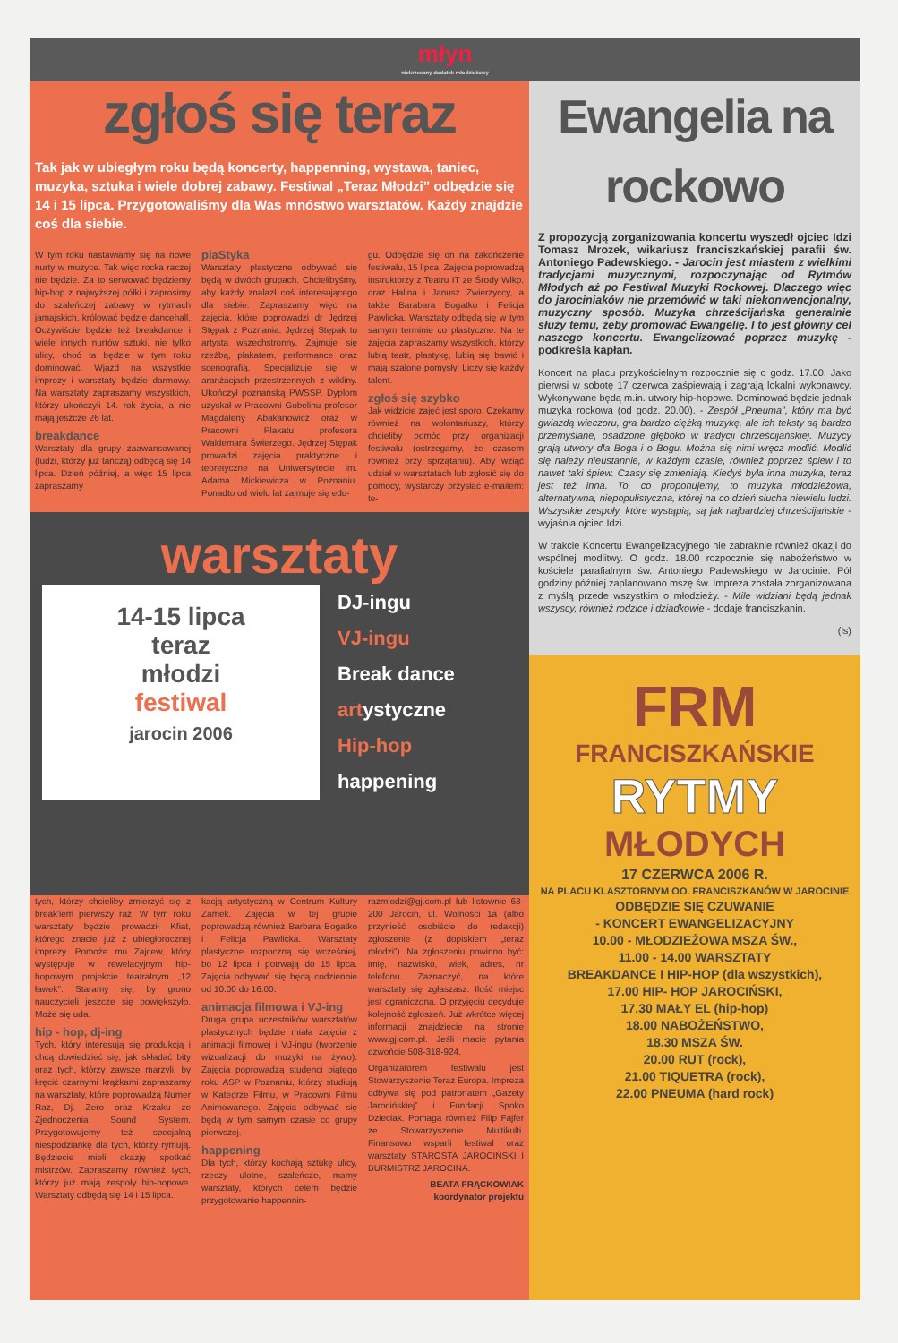młyn
niekrzesany dodatek młodzieżowy
zgłoś się teraz
Tak jak w ubiegłym roku będą koncerty, happenning, wystawa, taniec, muzyka, sztuka i wiele dobrej zabawy. Festiwal „Teraz Młodzi” odbędzie się 14 i 15 lipca. Przygotowaliśmy dla Was mnóstwo warsztatów. Każdy znajdzie coś dla siebie.
W tym roku nastawiamy się na nowe nurty w muzyce. Tak więc rocka raczej nie będzie. Za to serwować będziemy hip-hop z najwyższej półki i zaprosimy do szaleńczej zabawy w rytmach jamajskich, królować będzie dancehall. Oczywiście będzie też breakdance i wiele innych nurtów sztuki, nie tylko ulicy, choć ta będzie w tym roku dominować. Wjazd na wszystkie imprezy i warsztaty będzie darmowy. Na warsztaty zapraszamy wszystkich, którzy ukończyli 14. rok życia, a nie mają jeszcze 26 lat.
breakdance
Warsztaty dla grupy zaawansowanej (ludzi, którzy już tańczą) odbędą się 14 lipca. Dzień później, a więc 15 lipca zapraszamy
plaStyka
Warsztaty plastyczne odbywać się będą w dwóch grupach. Chcielibyśmy, aby każdy znalazł coś interesującego dla siebie. Zapraszamy więc na zajęcia, które poprowadzi dr Jędrzej Stępak z Poznania. Jędrzej Stępak to artysta wszechstronny. Zajmuje się rzeźbą, plakatem, performance oraz scenografią. Specjalizuje się w aranżacjach przestrzennych z wikliny. Ukończył poznańską PWSSP. Dyplom uzyskał w Pracowni Gobelinu profesor Magdaleny Abakanowicz oraz w Pracowni Plakatu profesora Waldemara Świerzego. Jędrzej Stępak prowadzi zajęcia praktyczne i teoretyczne na Uniwersytecie im. Adama Mickiewicza w Poznaniu. Ponadto od wielu lat zajmuje się edu-
gu. Odbędzie się on na zakończenie festiwalu, 15 lipca. Zajęcia poprowadzą instruktorzy z Teatru IT ze Środy Wlkp. oraz Halina i Janusz Zwierzyccy, a także Barabara Bogatko i Felicja Pawlicka. Warsztaty odbędą się w tym samym terminie co plastyczne. Na te zajęcia zapraszamy wszystkich, którzy lubią teatr, plastykę, lubią się bawić i mają szalone pomysły. Liczy się każdy talent.
zgłoś się szybko
Jak widzicie zajęć jest sporo. Czekamy również na wolontariuszy, którzy chcieliby pomóc przy organizacji festiwalu (ostrzegamy, że czasem również przy sprzątaniu). Aby wziąć udział w warsztatach lub zgłosić się do pomocy, wystarczy przysłać e-mailem: te-
warsztaty
14-15 lipca
teraz
młodzi
festiwal
jarocin 2006
DJ-ingu
VJ-ingu
Break dance
artystyczne
Hip-hop
happening
tych, którzy chcieliby zmierzyć się z break'iem pierwszy raz. W tym roku warsztaty będzie prowadził Kfiat, którego znacie już z ubiegłorocznej imprezy. Pomoże mu Zajcew, który występuje w rewelacyjnym hip-hopowym projekcie teatralnym „12 ławek”. Staramy się, by grono nauczycieli jeszcze się powiększyło. Może się uda.
hip - hop, dj-ing
Tych, który interesują się produkcją i chcą dowiedzieć się, jak składać bity oraz tych, którzy zawsze marzyli, by kręcić czarnymi krążkami zapraszamy na warsztaty, które poprowadzą Numer Raz, Dj. Zero oraz Krzaku ze Zjednoczenia Sound System. Przygotowujemy też specjalną niespodziankę dla tych, którzy rymują. Będziecie mieli okazję spotkać mistrzów. Zapraszamy również tych, którzy już mają zespoły hip-hopowe. Warsztaty odbędą się 14 i 15 lipca.
kacją artystyczną w Centrum Kultury Zamek. Zajęcia w tej grupie poprowadzą również Barbara Bogatko i Felicja Pawlicka. Warsztaty plastyczne rozpoczną się wcześniej, bo 12 lipca i potrwają do 15 lipca. Zajęcia odbywać się będą codziennie od 10.00 do 16.00.
animacja filmowa i VJ-ing
Druga grupa uczestników warsztatów plastycznych będzie miała zajęcia z animacji filmowej i VJ-ingu (tworzenie wizualizacji do muzyki na żywo). Zajęcia poprowadzą studenci piątego roku ASP w Poznaniu, którzy studiują w Katedrze Filmu, w Pracowni Filmu Animowanego. Zajęcia odbywać się będą w tym samym czasie co grupy pierwszej.
happening
Dla tych, którzy kochają sztukę ulicy, rzeczy ulotne, szaleńcze, mamy warsztaty, których celem będzie przygotowanie happennin-
razmlodzi@gj.com.pl lub listownie 63-200 Jarocin, ul. Wolności 1a (albo przynieść osobiście do redakcji) zgłoszenie (z dopiskiem „teraz młodzi”). Na zgłoszeniu powinno być: imię, nazwisko, wiek, adres, nr telefonu. Zaznaczyć, na które warsztaty się zgłaszasz. Ilość miejsc jest ograniczona. O przyjęciu decyduje kolejność zgłoszeń. Już wkrótce więcej informacji znajdziecie na stronie www.gj.com.pl. Jeśli macie pytania dzwońcie 508-318-924.
Organizatorem festiwalu jest Stowarzyszenie Teraz Europa. Impreza odbywa się pod patronatem „Gazety Jarocińskiej” i Fundacji Spoko Dzieciak. Pomaga również Filip Fajfer ze Stowarzyszenie Multikulti. Finansowo wsparli festiwal oraz warsztaty STAROSTA JAROCIŃSKI I BURMISTRZ JAROCINA.
BEATA FRĄCKOWIAK
koordynator projektu
Ewangelia na rockowo
Z propozycją zorganizowania koncertu wyszedł ojciec Idzi Tomasz Mrozek, wikariusz franciszkańskiej parafii św. Antoniego Padewskiego. - Jarocin jest miastem z wielkimi tradycjami muzycznymi, rozpoczynając od Rytmów Młodych aż po Festiwal Muzyki Rockowej. Dlaczego więc do jarociniaków nie przemówić w taki niekonwencjonalny, muzyczny sposób. Muzyka chrześcijańska generalnie służy temu, żeby promować Ewangelię. I to jest główny cel naszego koncertu. Ewangelizować poprzez muzykę - podkreśla kapłan.
Koncert na placu przykościelnym rozpocznie się o godz. 17.00. Jako pierwsi w sobotę 17 czerwca zaśpiewają i zagrają lokalni wykonawcy. Wykonywane będą m.in. utwory hip-hopowe. Dominować będzie jednak muzyka rockowa (od godz. 20.00). - Zespół „Pneuma”, który ma być gwiazdą wieczoru, gra bardzo ciężką muzykę, ale ich teksty są bardzo przemyślane, osadzone głęboko w tradycji chrześcijańskiej. Muzycy grają utwory dla Boga i o Bogu. Można się nimi wręcz modlić. Modlić się należy nieustannie, w każdym czasie, również poprzez śpiew i to nawet taki śpiew. Czasy się zmieniają. Kiedyś była inna muzyka, teraz jest też inna. To, co proponujemy, to muzyka młodzieżowa, alternatywna, niepopulistyczna, której na co dzień słucha niewielu ludzi. Wszystkie zespoły, które wystąpią, są jak najbardziej chrześcijańskie - wyjaśnia ojciec Idzi.
W trakcie Koncertu Ewangelizacyjnego nie zabraknie również okazji do wspólnej modlitwy. O godz. 18.00 rozpocznie się nabożeństwo w kościele parafialnym św. Antoniego Padewskiego w Jarocinie. Pół godziny później zaplanowano mszę św. Impreza została zorganizowana z myślą przede wszystkim o młodzieży. - Mile widziani będą jednak wszyscy, również rodzice i dziadkowie - dodaje franciszkanin.
(ls)
FRM
FRANCISZKAŃSKIE
RYTMY
MŁODYCH
17 CZERWCA 2006 R.
NA PLACU KLASZTORNYM OO. FRANCISZKANÓW W JAROCINIE
ODBĘDZIE SIĘ CZUWANIE
- KONCERT EWANGELIZACYJNY
10.00 - MŁODZIEŻOWA MSZA ŚW.,
11.00 - 14.00 WARSZTATY
BREAKDANCE I HIP-HOP (dla wszystkich),
17.00 HIP- HOP JAROCIŃSKI,
17.30 MAŁY EL (hip-hop)
18.00 NABOŻEŃSTWO,
18.30 MSZA ŚW.
20.00 RUT (rock),
21.00 TIQUETRA (rock),
22.00 PNEUMA (hard rock)